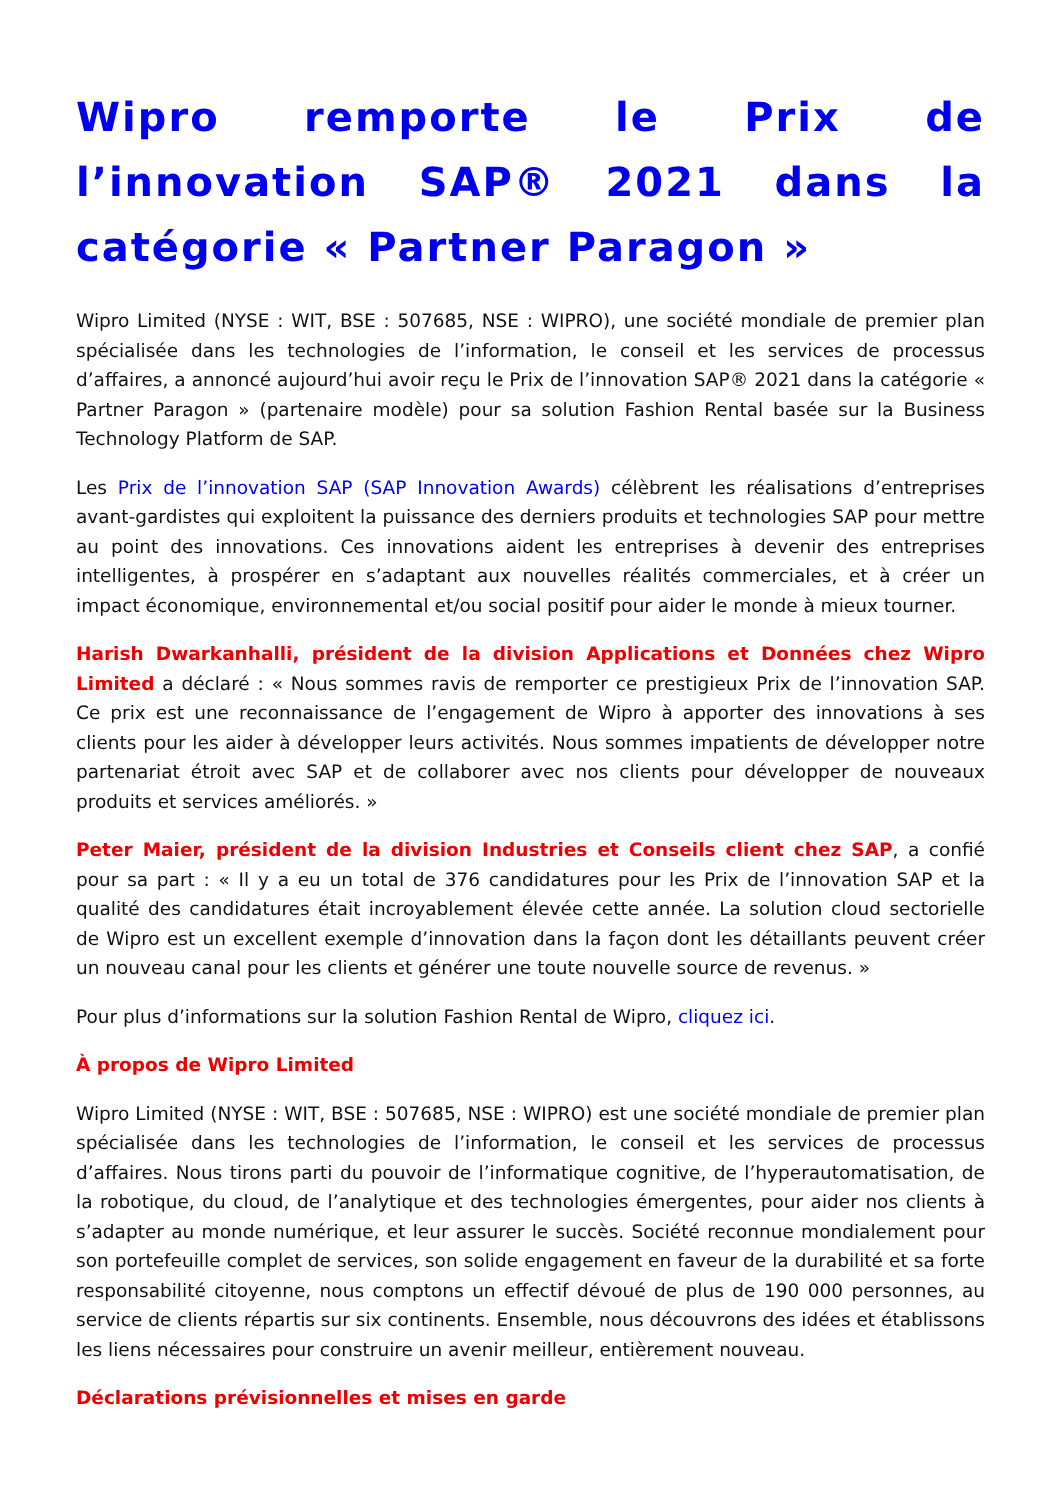Wipro remporte le Prix de l’innovation SAP® 2021 dans la catégorie « Partner Paragon »
Wipro Limited (NYSE : WIT, BSE : 507685, NSE : WIPRO), une société mondiale de premier plan spécialisée dans les technologies de l’information, le conseil et les services de processus d’affaires, a annoncé aujourd’hui avoir reçu le Prix de l’innovation SAP® 2021 dans la catégorie « Partner Paragon » (partenaire modèle) pour sa solution Fashion Rental basée sur la Business Technology Platform de SAP.
Les Prix de l’innovation SAP (SAP Innovation Awards) célèbrent les réalisations d’entreprises avant-gardistes qui exploitent la puissance des derniers produits et technologies SAP pour mettre au point des innovations. Ces innovations aident les entreprises à devenir des entreprises intelligentes, à prospérer en s’adaptant aux nouvelles réalités commerciales, et à créer un impact économique, environnemental et/ou social positif pour aider le monde à mieux tourner.
Harish Dwarkanhalli, président de la division Applications et Données chez Wipro Limited a déclaré : « Nous sommes ravis de remporter ce prestigieux Prix de l’innovation SAP. Ce prix est une reconnaissance de l’engagement de Wipro à apporter des innovations à ses clients pour les aider à développer leurs activités. Nous sommes impatients de développer notre partenariat étroit avec SAP et de collaborer avec nos clients pour développer de nouveaux produits et services améliorés. »
Peter Maier, président de la division Industries et Conseils client chez SAP, a confié pour sa part : « Il y a eu un total de 376 candidatures pour les Prix de l’innovation SAP et la qualité des candidatures était incroyablement élevée cette année. La solution cloud sectorielle de Wipro est un excellent exemple d’innovation dans la façon dont les détaillants peuvent créer un nouveau canal pour les clients et générer une toute nouvelle source de revenus. »
Pour plus d’informations sur la solution Fashion Rental de Wipro, cliquez ici.
À propos de Wipro Limited
Wipro Limited (NYSE : WIT, BSE : 507685, NSE : WIPRO) est une société mondiale de premier plan spécialisée dans les technologies de l’information, le conseil et les services de processus d’affaires. Nous tirons parti du pouvoir de l’informatique cognitive, de l’hyperautomatisation, de la robotique, du cloud, de l’analytique et des technologies émergentes, pour aider nos clients à s’adapter au monde numérique, et leur assurer le succès. Société reconnue mondialement pour son portefeuille complet de services, son solide engagement en faveur de la durabilité et sa forte responsabilité citoyenne, nous comptons un effectif dévoué de plus de 190 000 personnes, au service de clients répartis sur six continents. Ensemble, nous découvrons des idées et établissons les liens nécessaires pour construire un avenir meilleur, entièrement nouveau.
Déclarations prévisionnelles et mises en garde